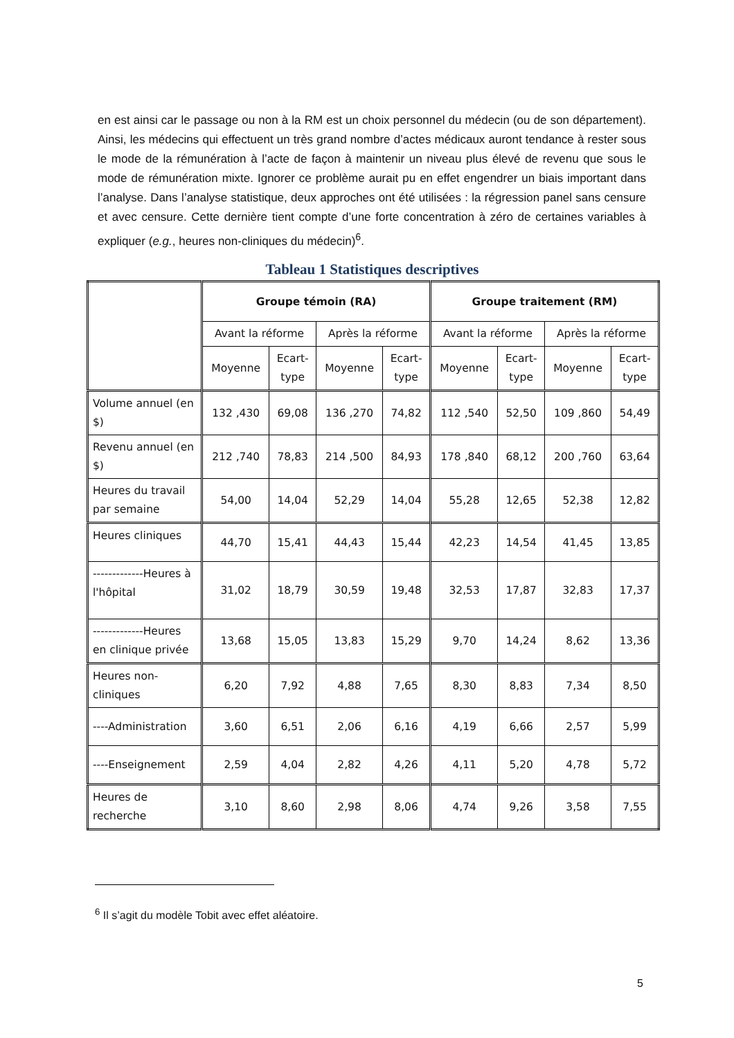en est ainsi car le passage ou non à la RM est un choix personnel du médecin (ou de son département). Ainsi, les médecins qui effectuent un très grand nombre d’actes médicaux auront tendance à rester sous le mode de la rémunération à l’acte de façon à maintenir un niveau plus élevé de revenu que sous le mode de rémunération mixte. Ignorer ce problème aurait pu en effet engendrer un biais important dans l’analyse. Dans l’analyse statistique, deux approches ont été utilisées : la régression panel sans censure et avec censure. Cette dernière tient compte d’une forte concentration à zéro de certaines variables à expliquer (e.g., heures non-cliniques du médecin)<sup>6</sup>.
Tableau 1 Statistiques descriptives
| | Groupe témoin (RA) | | | | Groupe traitement (RM) | | | |
| --- | --- | --- | --- | --- | --- | --- | --- | --- |
| | Avant la réforme | | Après la réforme | | Avant la réforme | | Après la réforme | |
| | Moyenne | Ecart- type | Moyenne | Ecart- type | Moyenne | Ecart- type | Moyenne | Ecart- type |
| Volume annuel (en $) | 132 ,430 | 69,08 | 136 ,270 | 74,82 | 112 ,540 | 52,50 | 109 ,860 | 54,49 |
| Revenu annuel (en $) | 212 ,740 | 78,83 | 214 ,500 | 84,93 | 178 ,840 | 68,12 | 200 ,760 | 63,64 |
| Heures du travail par semaine | 54,00 | 14,04 | 52,29 | 14,04 | 55,28 | 12,65 | 52,38 | 12,82 |
| Heures cliniques | 44,70 | 15,41 | 44,43 | 15,44 | 42,23 | 14,54 | 41,45 | 13,85 |
| -------------Heures à l'hôpital | 31,02 | 18,79 | 30,59 | 19,48 | 32,53 | 17,87 | 32,83 | 17,37 |
| -------------Heures en clinique privée | 13,68 | 15,05 | 13,83 | 15,29 | 9,70 | 14,24 | 8,62 | 13,36 |
| Heures non-cliniques | 6,20 | 7,92 | 4,88 | 7,65 | 8,30 | 8,83 | 7,34 | 8,50 |
| ----Administration | 3,60 | 6,51 | 2,06 | 6,16 | 4,19 | 6,66 | 2,57 | 5,99 |
| ----Enseignement | 2,59 | 4,04 | 2,82 | 4,26 | 4,11 | 5,20 | 4,78 | 5,72 |
| Heures de recherche | 3,10 | 8,60 | 2,98 | 8,06 | 4,74 | 9,26 | 3,58 | 7,55 |
<sup>6</sup> Il s’agit du modèle Tobit avec effet aléatoire.
5